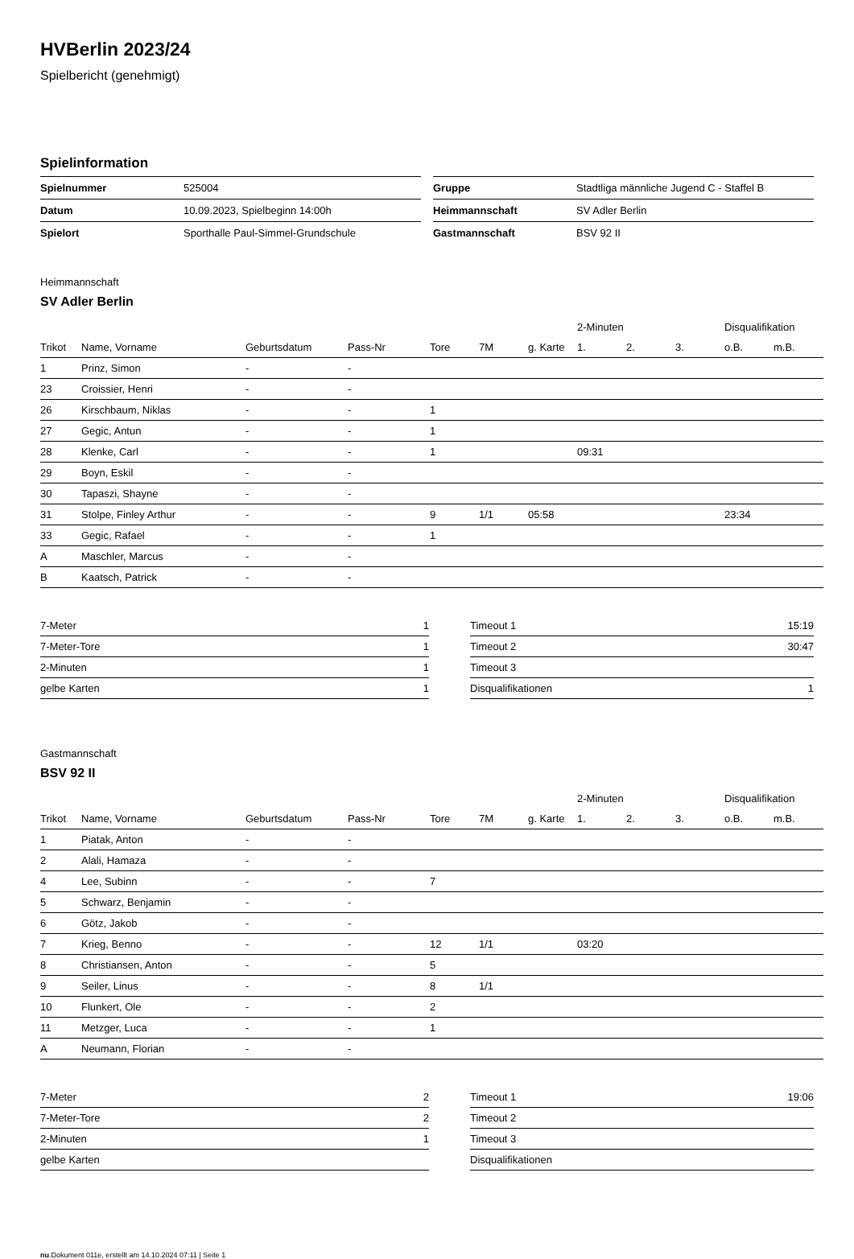HVBerlin 2023/24
Spielbericht (genehmigt)
Spielinformation
| Spielnummer | 525004 |
| Datum | 10.09.2023, Spielbeginn 14:00h |
| Spielort | Sporthalle Paul-Simmel-Grundschule |
| Gruppe | Stadtliga männliche Jugend C - Staffel B |
| Heimmannschaft | SV Adler Berlin |
| Gastmannschaft | BSV 92 II |
Heimmannschaft
SV Adler Berlin
| | | | | | | | 2-Minuten | | | Disqualifikation | |
| --- | --- | --- | --- | --- | --- | --- | --- | --- | --- | --- | --- |
| Trikot | Name, Vorname | Geburtsdatum | Pass-Nr | Tore | 7M | g. Karte | 1. | 2. | 3. | o.B. | m.B. |
| 1 | Prinz, Simon | - | - | | | | | | | | |
| 23 | Croissier, Henri | - | - | | | | | | | | |
| 26 | Kirschbaum, Niklas | - | - | 1 | | | | | | | |
| 27 | Gegic, Antun | - | - | 1 | | | | | | | |
| 28 | Klenke, Carl | - | - | 1 | | | 09:31 | | | | |
| 29 | Boyn, Eskil | - | - | | | | | | | | |
| 30 | Tapaszi, Shayne | - | - | | | | | | | | |
| 31 | Stolpe, Finley Arthur | - | - | 9 | 1/1 | 05:58 | | | | 23:34 | |
| 33 | Gegic, Rafael | - | - | 1 | | | | | | | |
| A | Maschler, Marcus | - | - | | | | | | | | |
| B | Kaatsch, Patrick | - | - | | | | | | | | |
| 7-Meter | 1 |
| 7-Meter-Tore | 1 |
| 2-Minuten | 1 |
| gelbe Karten | 1 |
| Timeout 1 | 15:19 |
| Timeout 2 | 30:47 |
| Timeout 3 | |
| Disqualifikationen | 1 |
Gastmannschaft
BSV 92 II
| | | | | | | | 2-Minuten | | | Disqualifikation | |
| --- | --- | --- | --- | --- | --- | --- | --- | --- | --- | --- | --- |
| Trikot | Name, Vorname | Geburtsdatum | Pass-Nr | Tore | 7M | g. Karte | 1. | 2. | 3. | o.B. | m.B. |
| 1 | Piatak, Anton | - | - | | | | | | | | |
| 2 | Alali, Hamaza | - | - | | | | | | | | |
| 4 | Lee, Subinn | - | - | 7 | | | | | | | |
| 5 | Schwarz, Benjamin | - | - | | | | | | | | |
| 6 | Götz, Jakob | - | - | | | | | | | | |
| 7 | Krieg, Benno | - | - | 12 | 1/1 | | 03:20 | | | | |
| 8 | Christiansen, Anton | - | - | 5 | | | | | | | |
| 9 | Seiler, Linus | - | - | 8 | 1/1 | | | | | | |
| 10 | Flunkert, Ole | - | - | 2 | | | | | | | |
| 11 | Metzger, Luca | - | - | 1 | | | | | | | |
| A | Neumann, Florian | - | - | | | | | | | | |
| 7-Meter | 2 |
| 7-Meter-Tore | 2 |
| 2-Minuten | 1 |
| gelbe Karten | |
| Timeout 1 | 19:06 |
| Timeout 2 | |
| Timeout 3 | |
| Disqualifikationen | |
nu.Dokument 011e, erstellt am 14.10.2024 07:11 | Seite 1